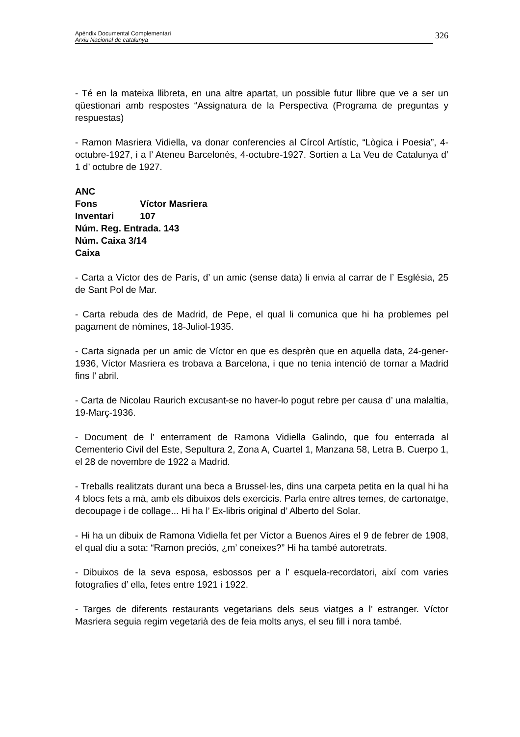Apèndix Documental Complementari
Arxiu Nacional de catalunya
326
- Té en la mateixa llibreta, en una altre apartat, un possible futur llibre que ve a ser un qüestionari amb respostes “Assignatura de la Perspectiva (Programa de preguntas y respuestas)
- Ramon Masriera Vidiella, va donar conferencies al Círcol Artístic, “Lògica i Poesia”, 4-octubre-1927, i a l’ Ateneu Barcelonès, 4-octubre-1927. Sortien a La Veu de Catalunya d’ 1 d’ octubre de 1927.
ANC
Fons Víctor Masriera
Inventari 107
Núm. Reg. Entrada. 143
Núm. Caixa 3/14
Caixa
- Carta a Víctor des de París, d’ un amic (sense data) li envia al carrar de l’ Església, 25 de Sant Pol de Mar.
- Carta rebuda des de Madrid, de Pepe, el qual li comunica que hi ha problemes pel pagament de nòmines, 18-Juliol-1935.
- Carta signada per un amic de Víctor en que es desprèn que en aquella data, 24-gener- 1936, Víctor Masriera es trobava a Barcelona, i que no tenia intenció de tornar a Madrid fins l’ abril.
- Carta de Nicolau Raurich excusant-se no haver-lo pogut rebre per causa d’ una malaltia, 19-Març-1936.
- Document de l’ enterrament de Ramona Vidiella Galindo, que fou enterrada al Cementerio Civil del Este, Sepultura 2, Zona A, Cuartel 1, Manzana 58, Letra B. Cuerpo 1, el 28 de novembre de 1922 a Madrid.
- Treballs realitzats durant una beca a Brussel·les, dins una carpeta petita en la qual hi ha 4 blocs fets a mà, amb els dibuixos dels exercicis. Parla entre altres temes, de cartonatge, decoupage i de collage... Hi ha l’ Ex-libris original d’ Alberto del Solar.
- Hi ha un dibuix de Ramona Vidiella fet per Víctor a Buenos Aires el 9 de febrer de 1908, el qual diu a sota: “Ramon preciós, ¿m’ coneixes?” Hi ha també autoretrats.
- Dibuixos de la seva esposa, esbossos per a l’ esquela-recordatori, així com varies fotografies d’ ella, fetes entre 1921 i 1922.
- Targes de diferents restaurants vegetarians dels seus viatges a l’ estranger. Víctor Masriera seguia regim vegetarià des de feia molts anys, el seu fill i nora també.